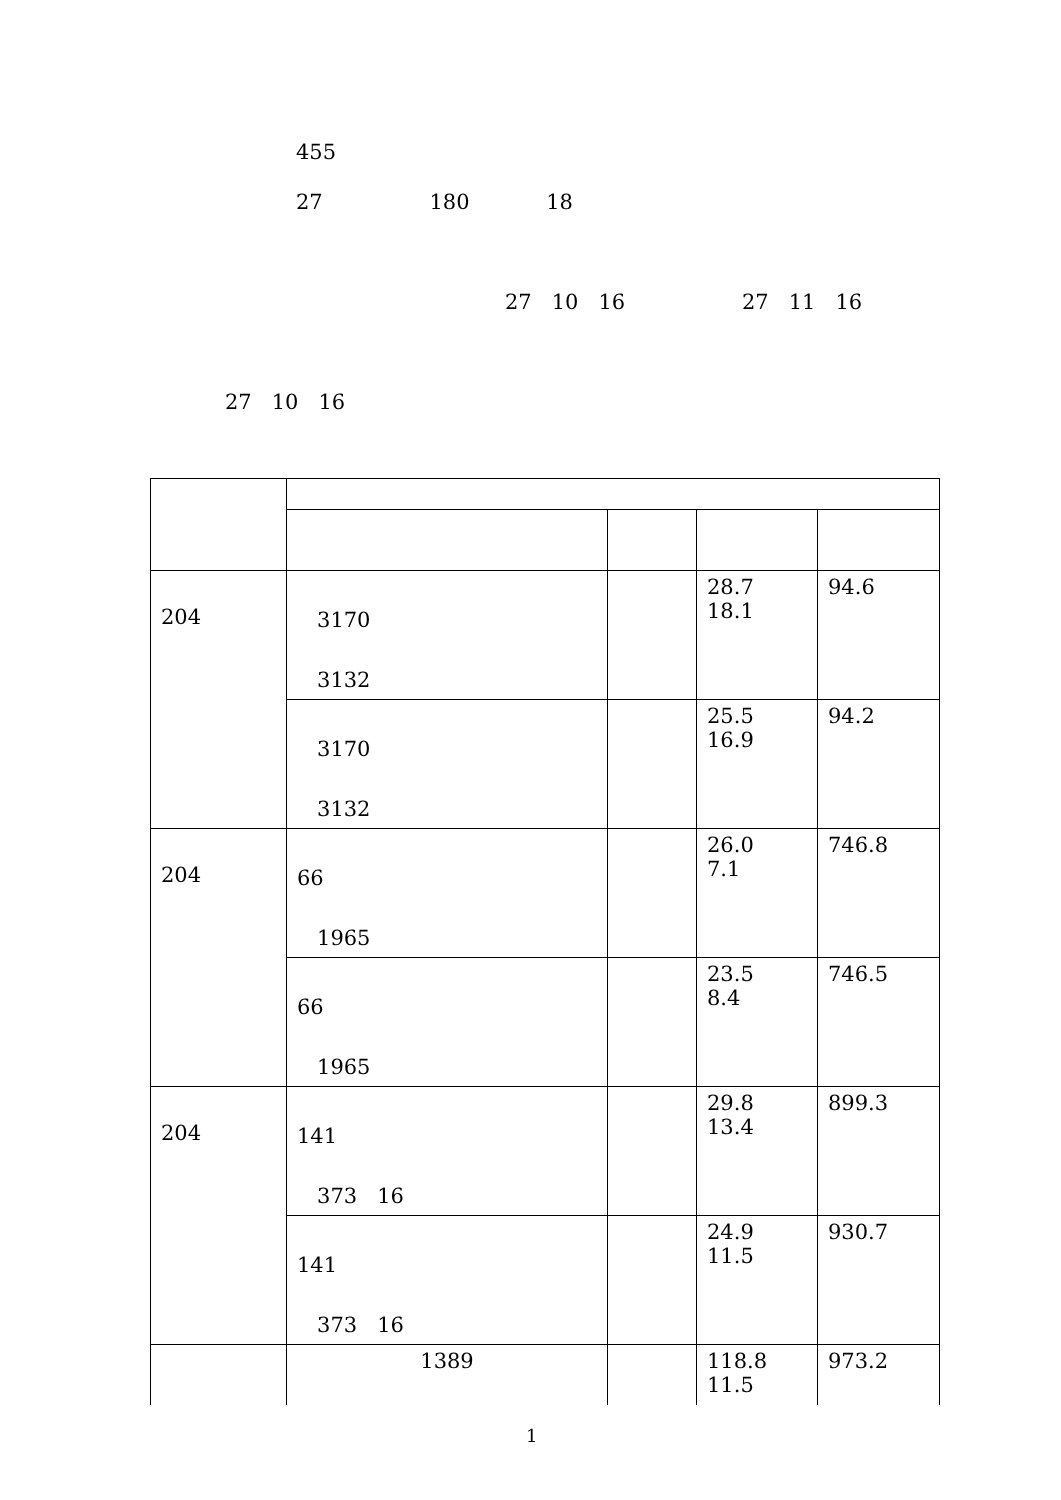455
27 180 18
27 10 16 27 11 16
27 10 16
| 204 | 3170 3132 | | 28.7 18.1 | 94.6 |
| | 3170 3132 | | 25.5 16.9 | 94.2 |
| 204 | 66 1965 | | 26.0 7.1 | 746.8 |
| | 66 1965 | | 23.5 8.4 | 746.5 |
| 204 | 141 373 16 | | 29.8 13.4 | 899.3 |
| | 141 373 16 | | 24.9 11.5 | 930.7 |
| | 1389 | | 118.8 11.5 | 973.2 |
1